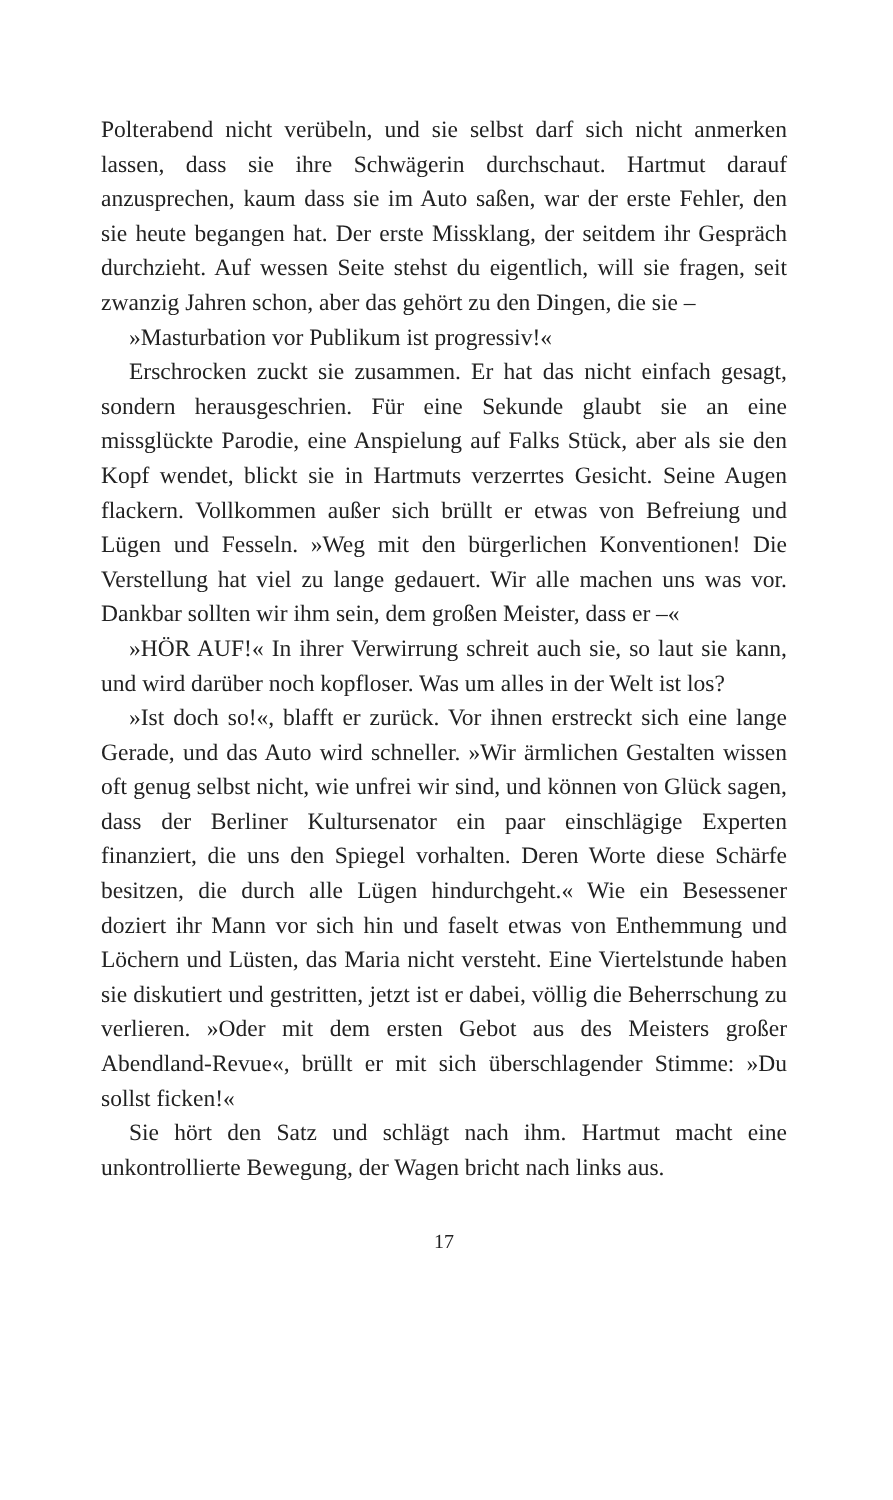Polterabend nicht verübeln, und sie selbst darf sich nicht anmerken lassen, dass sie ihre Schwägerin durchschaut. Hartmut darauf anzusprechen, kaum dass sie im Auto saßen, war der erste Fehler, den sie heute begangen hat. Der erste Missklang, der seitdem ihr Gespräch durchzieht. Auf wessen Seite stehst du eigentlich, will sie fragen, seit zwanzig Jahren schon, aber das gehört zu den Dingen, die sie –
»Masturbation vor Publikum ist progressiv!«
Erschrocken zuckt sie zusammen. Er hat das nicht einfach gesagt, sondern herausgeschrien. Für eine Sekunde glaubt sie an eine missglückte Parodie, eine Anspielung auf Falks Stück, aber als sie den Kopf wendet, blickt sie in Hartmuts verzerrtes Gesicht. Seine Augen flackern. Vollkommen außer sich brüllt er etwas von Befreiung und Lügen und Fesseln. »Weg mit den bürgerlichen Konventionen! Die Verstellung hat viel zu lange gedauert. Wir alle machen uns was vor. Dankbar sollten wir ihm sein, dem großen Meister, dass er –«
»HÖR AUF!« In ihrer Verwirrung schreit auch sie, so laut sie kann, und wird darüber noch kopfloser. Was um alles in der Welt ist los?
»Ist doch so!«, blafft er zurück. Vor ihnen erstreckt sich eine lange Gerade, und das Auto wird schneller. »Wir ärmlichen Gestalten wissen oft genug selbst nicht, wie unfrei wir sind, und können von Glück sagen, dass der Berliner Kultursenator ein paar einschlägige Experten finanziert, die uns den Spiegel vorhalten. Deren Worte diese Schärfe besitzen, die durch alle Lügen hindurchgeht.« Wie ein Besessener doziert ihr Mann vor sich hin und faselt etwas von Enthemmung und Löchern und Lüsten, das Maria nicht versteht. Eine Viertelstunde haben sie diskutiert und gestritten, jetzt ist er dabei, völlig die Beherrschung zu verlieren. »Oder mit dem ersten Gebot aus des Meisters großer Abendland-Revue«, brüllt er mit sich überschlagender Stimme: »Du sollst ficken!«
Sie hört den Satz und schlägt nach ihm. Hartmut macht eine unkontrollierte Bewegung, der Wagen bricht nach links aus.
17